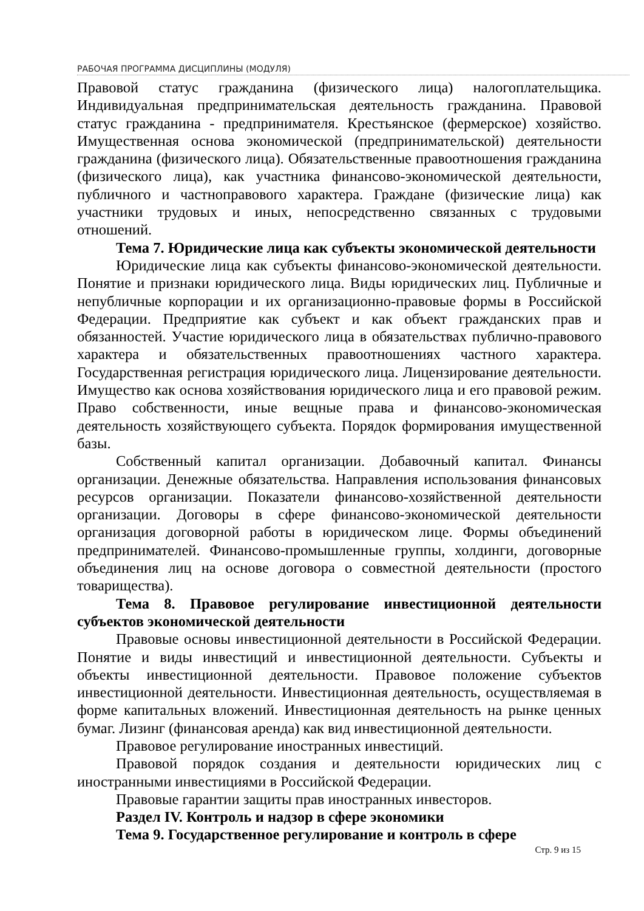РАБОЧАЯ ПРОГРАММА ДИСЦИПЛИНЫ (МОДУЛЯ)
Правовой статус гражданина (физического лица) налогоплательщика. Индивидуальная предпринимательская деятельность гражданина. Правовой статус гражданина - предпринимателя. Крестьянское (фермерское) хозяйство. Имущественная основа экономической (предпринимательской) деятельности гражданина (физического лица). Обязательственные правоотношения гражданина (физического лица), как участника финансово-экономической деятельности, публичного и частноправового характера. Граждане (физические лица) как участники трудовых и иных, непосредственно связанных с трудовыми отношений.
Тема 7. Юридические лица как субъекты экономической деятельности
Юридические лица как субъекты финансово-экономической деятельности. Понятие и признаки юридического лица. Виды юридических лиц. Публичные и непубличные корпорации и их организационно-правовые формы в Российской Федерации. Предприятие как субъект и как объект гражданских прав и обязанностей. Участие юридического лица в обязательствах публично-правового характера и обязательственных правоотношениях частного характера. Государственная регистрация юридического лица. Лицензирование деятельности. Имущество как основа хозяйствования юридического лица и его правовой режим. Право собственности, иные вещные права и финансово-экономическая деятельность хозяйствующего субъекта. Порядок формирования имущественной базы.
Собственный капитал организации. Добавочный капитал. Финансы организации. Денежные обязательства. Направления использования финансовых ресурсов организации. Показатели финансово-хозяйственной деятельности организации. Договоры в сфере финансово-экономической деятельности организация договорной работы в юридическом лице. Формы объединений предпринимателей. Финансово-промышленные группы, холдинги, договорные объединения лиц на основе договора о совместной деятельности (простого товарищества).
Тема 8. Правовое регулирование инвестиционной деятельности субъектов экономической деятельности
Правовые основы инвестиционной деятельности в Российской Федерации. Понятие и виды инвестиций и инвестиционной деятельности. Субъекты и объекты инвестиционной деятельности. Правовое положение субъектов инвестиционной деятельности. Инвестиционная деятельность, осуществляемая в форме капитальных вложений. Инвестиционная деятельность на рынке ценных бумаг. Лизинг (финансовая аренда) как вид инвестиционной деятельности.
Правовое регулирование иностранных инвестиций.
Правовой порядок создания и деятельности юридических лиц с иностранными инвестициями в Российской Федерации.
Правовые гарантии защиты прав иностранных инвесторов.
Раздел IV. Контроль и надзор в сфере экономики
Тема 9. Государственное регулирование и контроль в сфере
Стр. 9 из 15